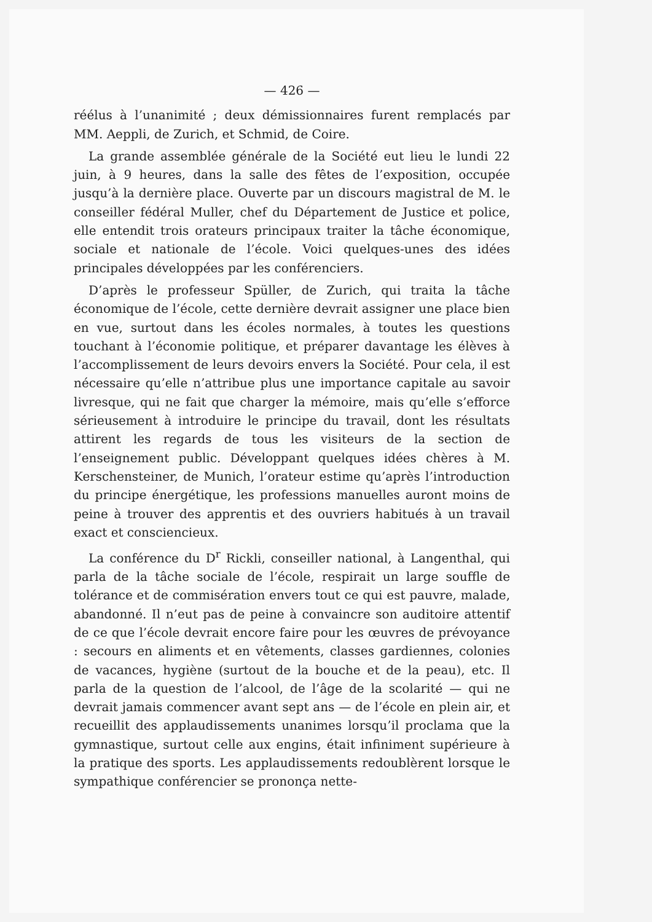— 426 —
réélus à l’unanimité ; deux démissionnaires furent remplacés par MM. Aeppli, de Zurich, et Schmid, de Coire.
La grande assemblée générale de la Société eut lieu le lundi 22 juin, à 9 heures, dans la salle des fêtes de l’exposition, occupée jusqu’à la dernière place. Ouverte par un discours magistral de M. le conseiller fédéral Muller, chef du Département de Justice et police, elle entendit trois orateurs principaux traiter la tâche économique, sociale et nationale de l’école. Voici quelques-unes des idées principales développées par les conférenciers.
D’après le professeur Spüller, de Zurich, qui traita la tâche économique de l’école, cette dernière devrait assigner une place bien en vue, surtout dans les écoles normales, à toutes les questions touchant à l’économie politique, et préparer davantage les élèves à l’accomplissement de leurs devoirs envers la Société. Pour cela, il est nécessaire qu’elle n’attribue plus une importance capitale au savoir livresque, qui ne fait que charger la mémoire, mais qu’elle s’efforce sérieusement à introduire le principe du travail, dont les résultats attirent les regards de tous les visiteurs de la section de l’enseignement public. Développant quelques idées chères à M. Kerschensteiner, de Munich, l’orateur estime qu’après l’introduction du principe énergétique, les professions manuelles auront moins de peine à trouver des apprentis et des ouvriers habitués à un travail exact et consciencieux.
La conférence du D<sup>r</sup> Rickli, conseiller national, à Langenthal, qui parla de la tâche sociale de l’école, respirait un large souffle de tolérance et de commisération envers tout ce qui est pauvre, malade, abandonné. Il n’eut pas de peine à convaincre son auditoire attentif de ce que l’école devrait encore faire pour les œuvres de prévoyance : secours en aliments et en vêtements, classes gardiennes, colonies de vacances, hygiène (surtout de la bouche et de la peau), etc. Il parla de la question de l’alcool, de l’âge de la scolarité — qui ne devrait jamais commencer avant sept ans — de l’école en plein air, et recueillit des applaudissements unanimes lorsqu’il proclama que la gymnastique, surtout celle aux engins, était infiniment supérieure à la pratique des sports. Les applaudissements redoublèrent lorsque le sympathique conférencier se prononça nette-